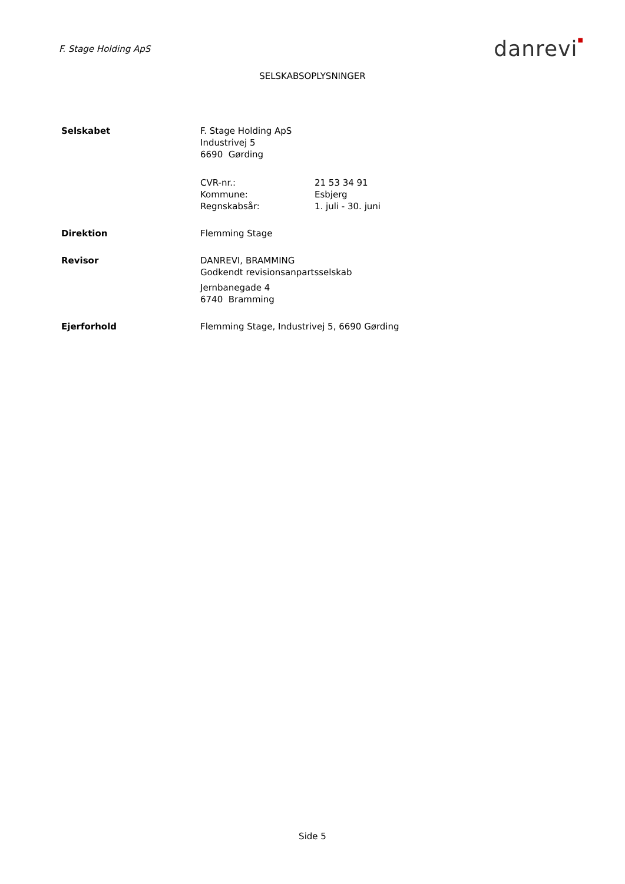F. Stage Holding ApS
danrevi■
SELSKABSOPLYSNINGER
Selskabet F. Stage Holding ApS
Industrivej 5
6690 Gørding
CVR-nr.:
21 53 34 91
Kommune:
Esbjerg
Regnskabsår:
1. juli - 30. juni
Direktion Flemming Stage
Revisor DANREVI, BRAMMING
Godkendt revisionsanpartsselskab
Jernbanegade 4
6740 Bramming
Ejerforhold Flemming Stage, Industrivej 5, 6690 Gørding
Side 5